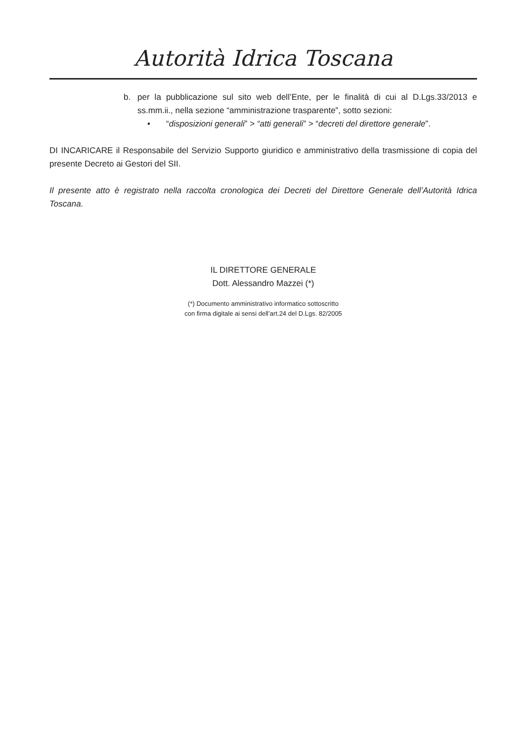Autorità Idrica Toscana
b. per la pubblicazione sul sito web dell’Ente, per le finalità di cui al D.Lgs.33/2013 e ss.mm.ii., nella sezione “amministrazione trasparente”, sotto sezioni:
• “disposizioni generali” > “atti generali” > “decreti del direttore generale”.
DI INCARICARE il Responsabile del Servizio Supporto giuridico e amministrativo della trasmissione di copia del presente Decreto ai Gestori del SII.
Il presente atto è registrato nella raccolta cronologica dei Decreti del Direttore Generale dell’Autorità Idrica Toscana.
IL DIRETTORE GENERALE
Dott. Alessandro Mazzei (*)
(*) Documento amministrativo informatico sottoscritto
con firma digitale ai sensi dell’art.24 del D.Lgs. 82/2005